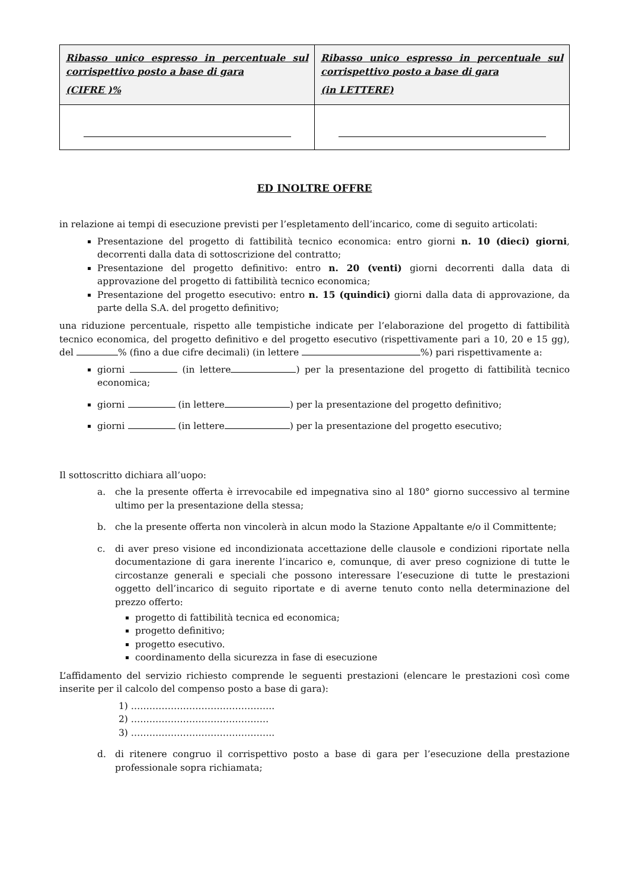| Ribasso unico espresso in percentuale sul corrispettivo posto a base di gara (CIFRE )% | Ribasso unico espresso in percentuale sul corrispettivo posto a base di gara (in LETTERE) |
| --- | --- |
ED INOLTRE OFFRE
in relazione ai tempi di esecuzione previsti per l’espletamento dell’incarico, come di seguito articolati:
Presentazione del progetto di fattibilità tecnico economica: entro giorni n. 10 (dieci) giorni, decorrenti dalla data di sottoscrizione del contratto;
Presentazione del progetto definitivo: entro n. 20 (venti) giorni decorrenti dalla data di approvazione del progetto di fattibilità tecnico economica;
Presentazione del progetto esecutivo: entro n. 15 (quindici) giorni dalla data di approvazione, da parte della S.A. del progetto definitivo;
una riduzione percentuale, rispetto alle tempistiche indicate per l’elaborazione del progetto di fattibilità tecnico economica, del progetto definitivo e del progetto esecutivo (rispettivamente pari a 10, 20 e 15 gg), del % (fino a due cifre decimali) (in lettere %) pari rispettivamente a:
giorni (in lettere ) per la presentazione del progetto di fattibilità tecnico economica;
giorni (in lettere ) per la presentazione del progetto definitivo;
giorni (in lettere ) per la presentazione del progetto esecutivo;
Il sottoscritto dichiara all’uopo:
a. che la presente offerta è irrevocabile ed impegnativa sino al 180° giorno successivo al termine ultimo per la presentazione della stessa;
b. che la presente offerta non vincolerà in alcun modo la Stazione Appaltante e/o il Committente;
c. di aver preso visione ed incondizionata accettazione delle clausole e condizioni riportate nella documentazione di gara inerente l’incarico e, comunque, di aver preso cognizione di tutte le circostanze generali e speciali che possono interessare l’esecuzione di tutte le prestazioni oggetto dell’incarico di seguito riportate e di averne tenuto conto nella determinazione del prezzo offerto:
progetto di fattibilità tecnica ed economica;
progetto definitivo;
progetto esecutivo.
coordinamento della sicurezza in fase di esecuzione
L’affidamento del servizio richiesto comprende le seguenti prestazioni (elencare le prestazioni così come inserite per il calcolo del compenso posto a base di gara):
1) ………………………………………..
2) ………………………………………
3) ………………………………………..
d. di ritenere congruo il corrispettivo posto a base di gara per l’esecuzione della prestazione professionale sopra richiamata;